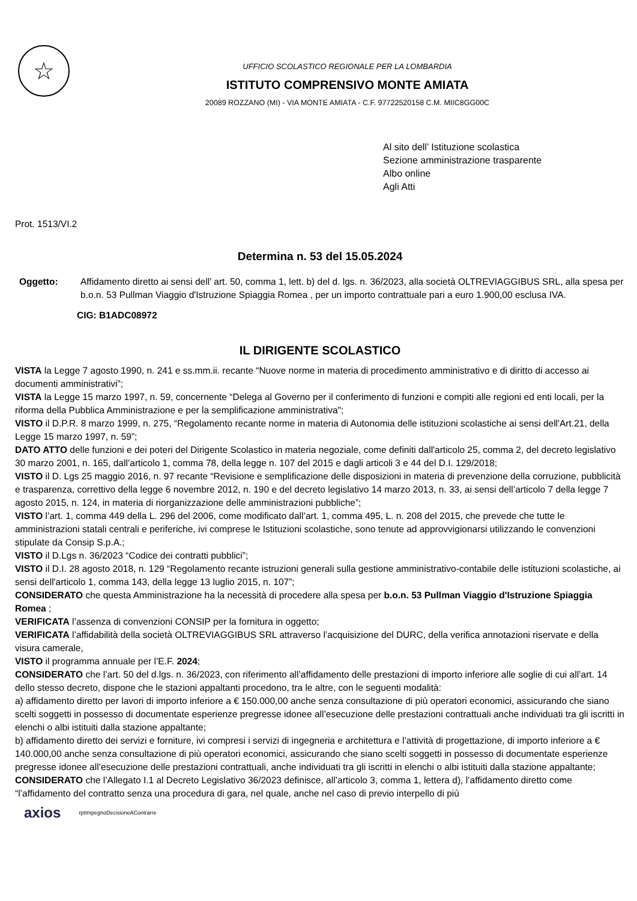☆
UFFICIO SCOLASTICO REGIONALE PER LA LOMBARDIA
ISTITUTO COMPRENSIVO MONTE AMIATA
20089 ROZZANO (MI) - VIA MONTE AMIATA - C.F. 97722520158 C.M. MIIC8GG00C
Al sito dell’ Istituzione scolastica
Sezione amministrazione trasparente
Albo online
Agli Atti
Prot. 1513/VI.2
Determina n. 53 del 15.05.2024
Oggetto: Affidamento diretto ai sensi dell’ art. 50, comma 1, lett. b) del d. lgs. n. 36/2023, alla società OLTREVIAGGIBUS SRL, alla spesa per b.o.n. 53 Pullman Viaggio d'Istruzione Spiaggia Romea , per un importo contrattuale pari a euro 1.900,00 esclusa IVA.
CIG: B1ADC08972
IL DIRIGENTE SCOLASTICO
VISTA la Legge 7 agosto 1990, n. 241 e ss.mm.ii. recante “Nuove norme in materia di procedimento amministrativo e di diritto di accesso ai documenti amministrativi”;
VISTA la Legge 15 marzo 1997, n. 59, concernente “Delega al Governo per il conferimento di funzioni e compiti alle regioni ed enti locali, per la riforma della Pubblica Amministrazione e per la semplificazione amministrativa";
VISTO il D.P.R. 8 marzo 1999, n. 275, “Regolamento recante norme in materia di Autonomia delle istituzioni scolastiche ai sensi dell'Art.21, della Legge 15 marzo 1997, n. 59”;
DATO ATTO delle funzioni e dei poteri del Dirigente Scolastico in materia negoziale, come definiti dall'articolo 25, comma 2, del decreto legislativo 30 marzo 2001, n. 165, dall’articolo 1, comma 78, della legge n. 107 del 2015 e dagli articoli 3 e 44 del D.I. 129/2018;
VISTO il D. Lgs 25 maggio 2016, n. 97 recante “Revisione e semplificazione delle disposizioni in materia di prevenzione della corruzione, pubblicità e trasparenza, correttivo della legge 6 novembre 2012, n. 190 e del decreto legislativo 14 marzo 2013, n. 33, ai sensi dell’articolo 7 della legge 7 agosto 2015, n. 124, in materia di riorganizzazione delle amministrazioni pubbliche”;
VISTO l’art. 1, comma 449 della L. 296 del 2006, come modificato dall’art. 1, comma 495, L. n. 208 del 2015, che prevede che tutte le amministrazioni statali centrali e periferiche, ivi comprese le Istituzioni scolastiche, sono tenute ad approvvigionarsi utilizzando le convenzioni stipulate da Consip S.p.A.;
VISTO il D.Lgs n. 36/2023 “Codice dei contratti pubblici”;
VISTO il D.I. 28 agosto 2018, n. 129 “Regolamento recante istruzioni generali sulla gestione amministrativo-contabile delle istituzioni scolastiche, ai sensi dell'articolo 1, comma 143, della legge 13 luglio 2015, n. 107”;
CONSIDERATO che questa Amministrazione ha la necessità di procedere alla spesa per b.o.n. 53 Pullman Viaggio d'Istruzione Spiaggia Romea ;
VERIFICATA l’assenza di convenzioni CONSIP per la fornitura in oggetto;
VERIFICATA l’affidabilità della società OLTREVIAGGIBUS SRL attraverso l’acquisizione del DURC, della verifica annotazioni riservate e della visura camerale,
VISTO il programma annuale per l’E.F. 2024;
CONSIDERATO che l’art. 50 del d.lgs. n. 36/2023, con riferimento all’affidamento delle prestazioni di importo inferiore alle soglie di cui all’art. 14 dello stesso decreto, dispone che le stazioni appaltanti procedono, tra le altre, con le seguenti modalità:
a) affidamento diretto per lavori di importo inferiore a € 150.000,00 anche senza consultazione di più operatori economici, assicurando che siano scelti soggetti in possesso di documentate esperienze pregresse idonee all’esecuzione delle prestazioni contrattuali anche individuati tra gli iscritti in elenchi o albi istituiti dalla stazione appaltante;
b) affidamento diretto dei servizi e forniture, ivi compresi i servizi di ingegneria e architettura e l’attività di progettazione, di importo inferiore a € 140.000,00 anche senza consultazione di più operatori economici, assicurando che siano scelti soggetti in possesso di documentate esperienze pregresse idonee all’esecuzione delle prestazioni contrattuali, anche individuati tra gli iscritti in elenchi o albi istituiti dalla stazione appaltante;
CONSIDERATO che l’Allegato I.1 al Decreto Legislativo 36/2023 definisce, all’articolo 3, comma 1, lettera d), l’affidamento diretto come “l’affidamento del contratto senza una procedura di gara, nel quale, anche nel caso di previo interpello di più
axios rptImpegnoDecisioneAContrarre